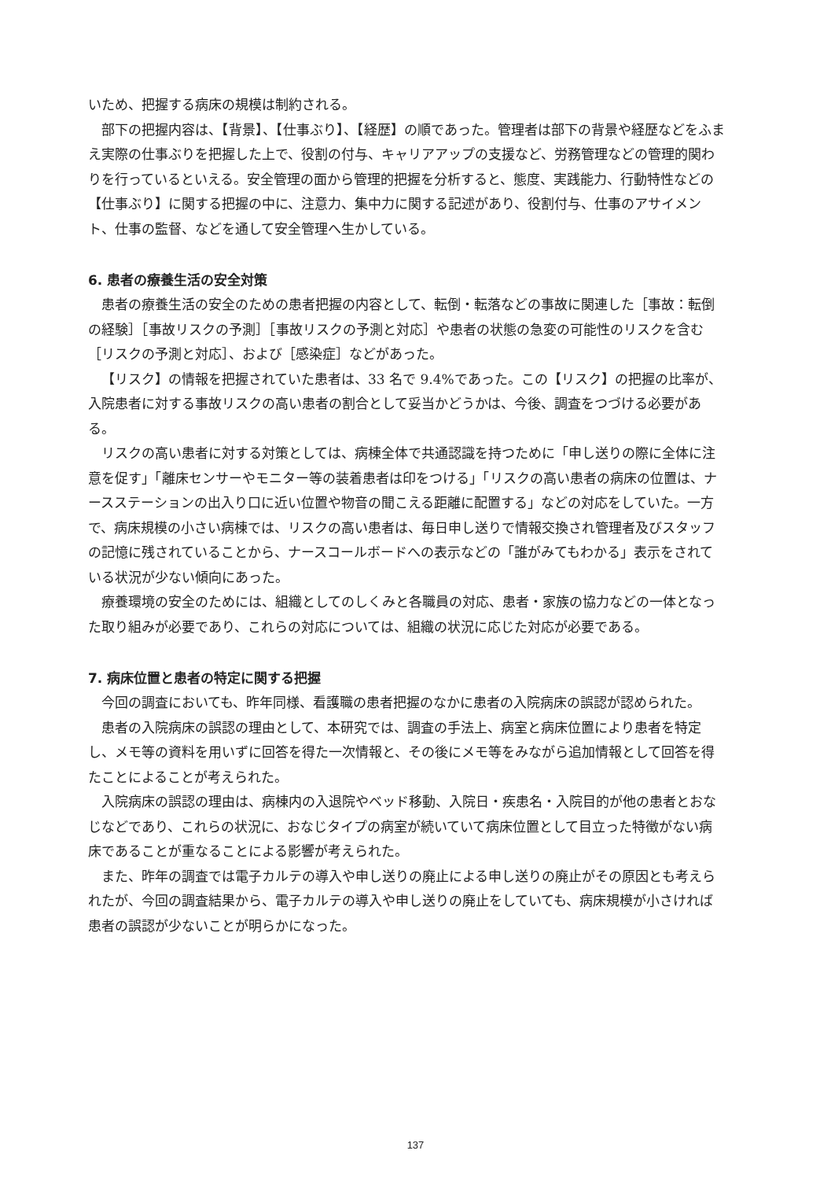いため、把握する病床の規模は制約される。
部下の把握内容は、【背景】、【仕事ぶり】、【経歴】の順であった。管理者は部下の背景や経歴などをふまえ実際の仕事ぶりを把握した上で、役割の付与、キャリアアップの支援など、労務管理などの管理的関わりを行っているといえる。安全管理の面から管理的把握を分析すると、態度、実践能力、行動特性などの【仕事ぶり】に関する把握の中に、注意力、集中力に関する記述があり、役割付与、仕事のアサイメント、仕事の監督、などを通して安全管理へ生かしている。
6. 患者の療養生活の安全対策
患者の療養生活の安全のための患者把握の内容として、転倒・転落などの事故に関連した［事故：転倒の経験］［事故リスクの予測］［事故リスクの予測と対応］や患者の状態の急変の可能性のリスクを含む［リスクの予測と対応］、および［感染症］などがあった。
【リスク】の情報を把握されていた患者は、33 名で 9.4%であった。この【リスク】の把握の比率が、入院患者に対する事故リスクの高い患者の割合として妥当かどうかは、今後、調査をつづける必要がある。
リスクの高い患者に対する対策としては、病棟全体で共通認識を持つために「申し送りの際に全体に注意を促す」「離床センサーやモニター等の装着患者は印をつける」「リスクの高い患者の病床の位置は、ナースステーションの出入り口に近い位置や物音の聞こえる距離に配置する」などの対応をしていた。一方で、病床規模の小さい病棟では、リスクの高い患者は、毎日申し送りで情報交換され管理者及びスタッフの記憶に残されていることから、ナースコールボードへの表示などの「誰がみてもわかる」表示をされている状況が少ない傾向にあった。
療養環境の安全のためには、組織としてのしくみと各職員の対応、患者・家族の協力などの一体となった取り組みが必要であり、これらの対応については、組織の状況に応じた対応が必要である。
7. 病床位置と患者の特定に関する把握
今回の調査においても、昨年同様、看護職の患者把握のなかに患者の入院病床の誤認が認められた。
患者の入院病床の誤認の理由として、本研究では、調査の手法上、病室と病床位置により患者を特定し、メモ等の資料を用いずに回答を得た一次情報と、その後にメモ等をみながら追加情報として回答を得たことによることが考えられた。
入院病床の誤認の理由は、病棟内の入退院やベッド移動、入院日・疾患名・入院目的が他の患者とおなじなどであり、これらの状況に、おなじタイプの病室が続いていて病床位置として目立った特徴がない病床であることが重なることによる影響が考えられた。
また、昨年の調査では電子カルテの導入や申し送りの廃止による申し送りの廃止がその原因とも考えられたが、今回の調査結果から、電子カルテの導入や申し送りの廃止をしていても、病床規模が小さければ患者の誤認が少ないことが明らかになった。
137